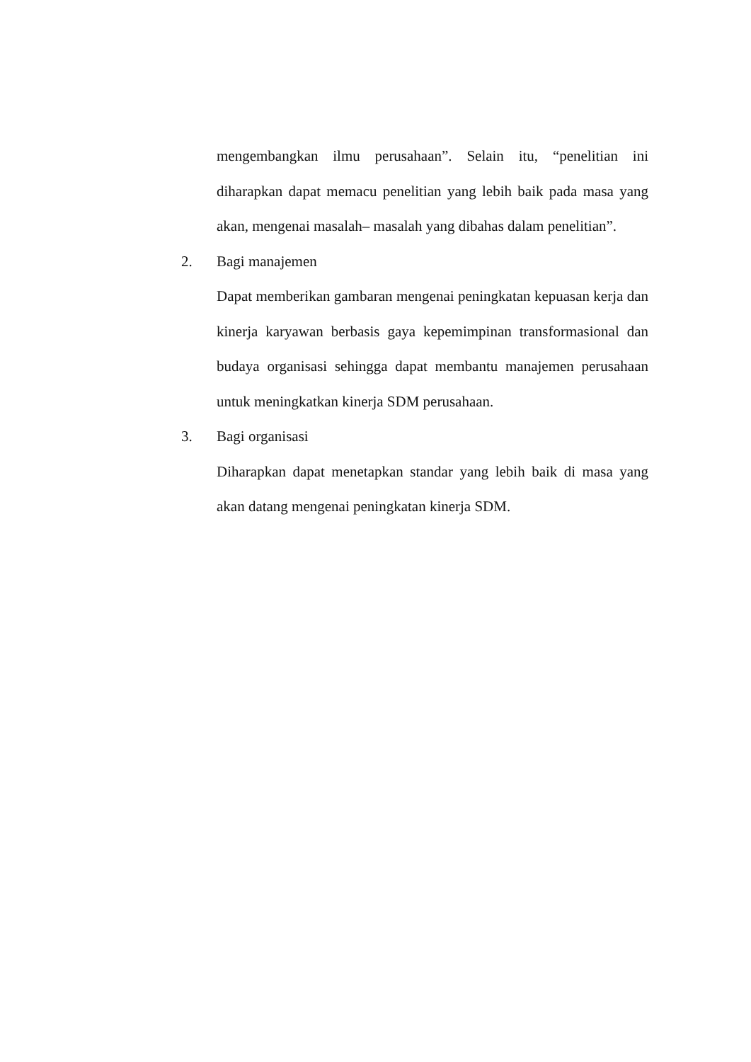mengembangkan ilmu perusahaan”. Selain itu, “penelitian ini diharapkan dapat memacu penelitian yang lebih baik pada masa yang akan, mengenai masalah– masalah yang dibahas dalam penelitian”.
2. Bagi manajemen
Dapat memberikan gambaran mengenai peningkatan kepuasan kerja dan kinerja karyawan berbasis gaya kepemimpinan transformasional dan budaya organisasi sehingga dapat membantu manajemen perusahaan untuk meningkatkan kinerja SDM perusahaan.
3. Bagi organisasi
Diharapkan dapat menetapkan standar yang lebih baik di masa yang akan datang mengenai peningkatan kinerja SDM.